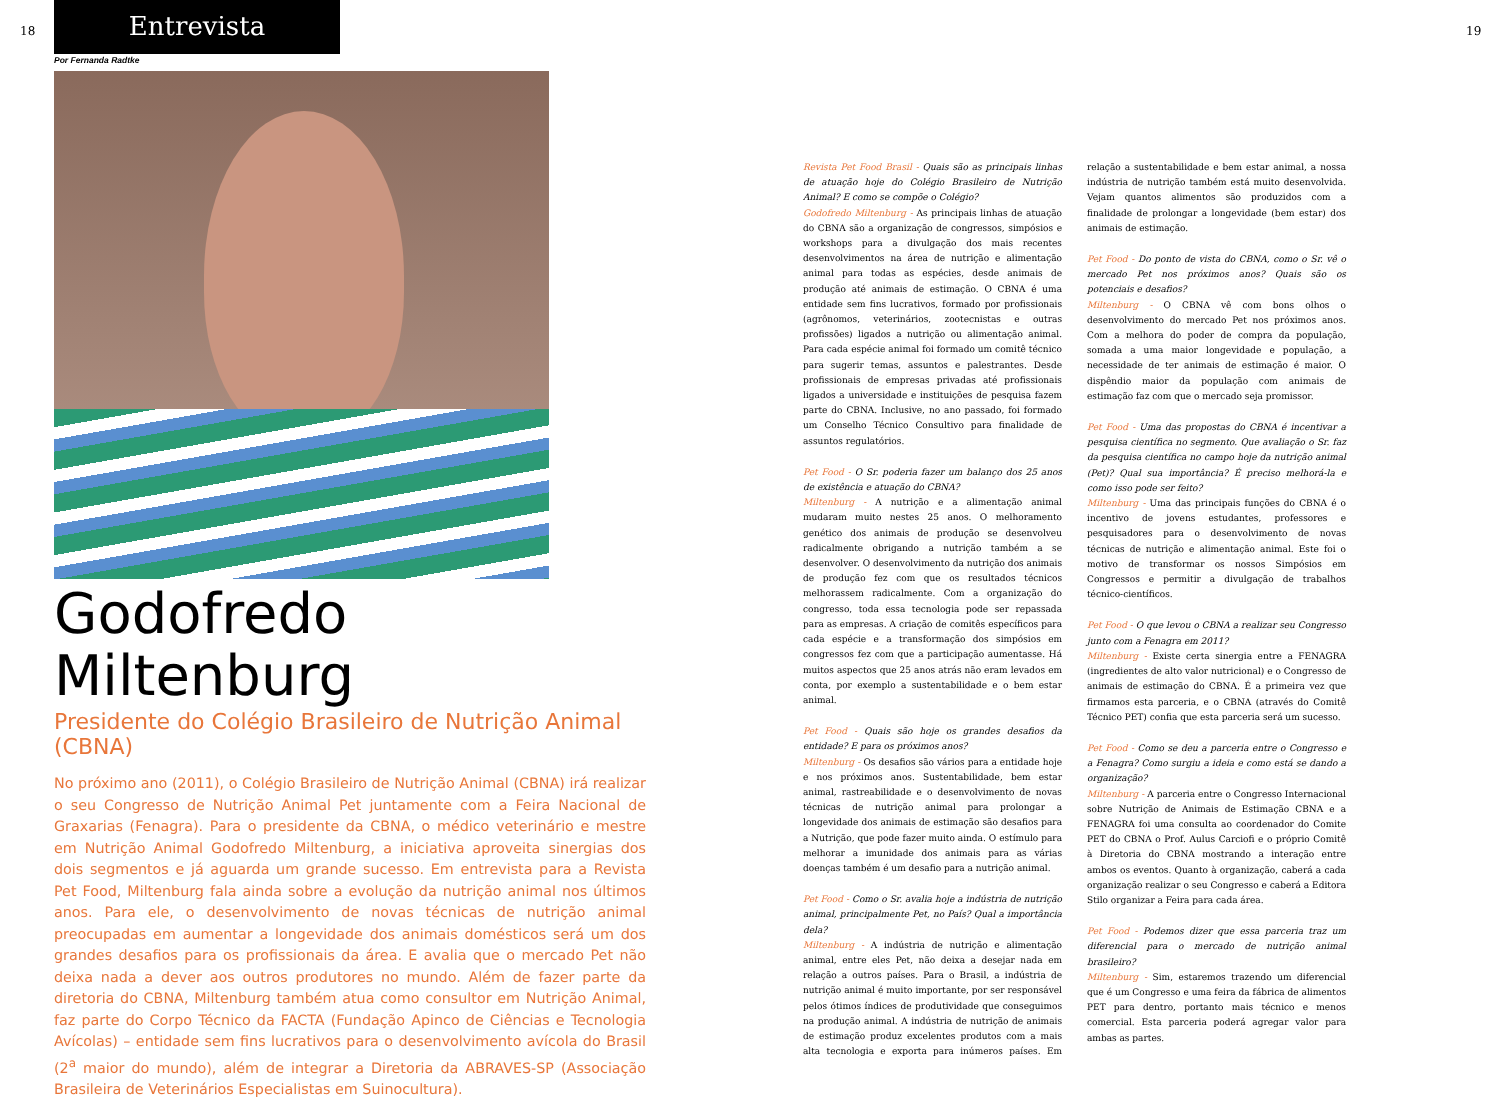18 19
Entrevista
Por Fernanda Radtke
Godofredo Miltenburg
Presidente do Colégio Brasileiro de Nutrição Animal (CBNA)
No próximo ano (2011), o Colégio Brasileiro de Nutrição Animal (CBNA) irá realizar o seu Congresso de Nutrição Animal Pet juntamente com a Feira Nacional de Graxarias (Fenagra). Para o presidente da CBNA, o médico veterinário e mestre em Nutrição Animal Godofredo Miltenburg, a iniciativa aproveita sinergias dos dois segmentos e já aguarda um grande sucesso. Em entrevista para a Revista Pet Food, Miltenburg fala ainda sobre a evolução da nutrição animal nos últimos anos. Para ele, o desenvolvimento de novas técnicas de nutrição animal preocupadas em aumentar a longevidade dos animais domésticos será um dos grandes desafios para os profissionais da área. E avalia que o mercado Pet não deixa nada a dever aos outros produtores no mundo. Além de fazer parte da diretoria do CBNA, Miltenburg também atua como consultor em Nutrição Animal, faz parte do Corpo Técnico da FACTA (Fundação Apinco de Ciências e Tecnologia Avícolas) – entidade sem fins lucrativos para o desenvolvimento avícola do Brasil (2<sup>a</sup> maior do mundo), além de integrar a Diretoria da ABRAVES-SP (Associação Brasileira de Veterinários Especialistas em Suinocultura).
Revista Pet Food Brasil - Quais são as principais linhas de atuação hoje do Colégio Brasileiro de Nutrição Animal? E como se compõe o Colégio?
Godofredo Miltenburg - As principais linhas de atuação do CBNA são a organização de congressos, simpósios e workshops para a divulgação dos mais recentes desenvolvimentos na área de nutrição e alimentação animal para todas as espécies, desde animais de produção até animais de estimação. O CBNA é uma entidade sem fins lucrativos, formado por profissionais (agrônomos, veterinários, zootecnistas e outras profissões) ligados a nutrição ou alimentação animal. Para cada espécie animal foi formado um comitê técnico para sugerir temas, assuntos e palestrantes. Desde profissionais de empresas privadas até profissionais ligados a universidade e instituições de pesquisa fazem parte do CBNA. Inclusive, no ano passado, foi formado um Conselho Técnico Consultivo para finalidade de assuntos regulatórios.
Pet Food - O Sr. poderia fazer um balanço dos 25 anos de existência e atuação do CBNA?
Miltenburg - A nutrição e a alimentação animal mudaram muito nestes 25 anos. O melhoramento genético dos animais de produção se desenvolveu radicalmente obrigando a nutrição também a se desenvolver. O desenvolvimento da nutrição dos animais de produção fez com que os resultados técnicos melhorassem radicalmente. Com a organização do congresso, toda essa tecnologia pode ser repassada para as empresas. A criação de comitês específicos para cada espécie e a transformação dos simpósios em congressos fez com que a participação aumentasse. Há muitos aspectos que 25 anos atrás não eram levados em conta, por exemplo a sustentabilidade e o bem estar animal.
Pet Food - Quais são hoje os grandes desafios da entidade? E para os próximos anos?
Miltenburg - Os desafios são vários para a entidade hoje e nos próximos anos. Sustentabilidade, bem estar animal, rastreabilidade e o desenvolvimento de novas técnicas de nutrição animal para prolongar a longevidade dos animais de estimação são desafios para a Nutrição, que pode fazer muito ainda. O estímulo para melhorar a imunidade dos animais para as várias doenças também é um desafio para a nutrição animal.
Pet Food - Como o Sr. avalia hoje a indústria de nutrição animal, principalmente Pet, no País? Qual a importância dela?
Miltenburg - A indústria de nutrição e alimentação animal, entre eles Pet, não deixa a desejar nada em relação a outros países. Para o Brasil, a indústria de nutrição animal é muito importante, por ser responsável pelos ótimos índices de produtividade que conseguimos na produção animal. A indústria de nutrição de animais de estimação produz excelentes produtos com a mais alta tecnologia e exporta para inúmeros países. Em relação a sustentabilidade e bem estar animal, a nossa indústria de nutrição também está muito desenvolvida. Vejam quantos alimentos são produzidos com a finalidade de prolongar a longevidade (bem estar) dos animais de estimação.
Pet Food - Do ponto de vista do CBNA, como o Sr. vê o mercado Pet nos próximos anos? Quais são os potenciais e desafios?
Miltenburg - O CBNA vê com bons olhos o desenvolvimento do mercado Pet nos próximos anos. Com a melhora do poder de compra da população, somada a uma maior longevidade e população, a necessidade de ter animais de estimação é maior. O dispêndio maior da população com animais de estimação faz com que o mercado seja promissor.
Pet Food - Uma das propostas do CBNA é incentivar a pesquisa científica no segmento. Que avaliação o Sr. faz da pesquisa científica no campo hoje da nutrição animal (Pet)? Qual sua importância? É preciso melhorá-la e como isso pode ser feito?
Miltenburg - Uma das principais funções do CBNA é o incentivo de jovens estudantes, professores e pesquisadores para o desenvolvimento de novas técnicas de nutrição e alimentação animal. Este foi o motivo de transformar os nossos Simpósios em Congressos e permitir a divulgação de trabalhos técnico-científicos.
Pet Food - O que levou o CBNA a realizar seu Congresso junto com a Fenagra em 2011?
Miltenburg - Existe certa sinergia entre a FENAGRA (ingredientes de alto valor nutricional) e o Congresso de animais de estimação do CBNA. É a primeira vez que firmamos esta parceria, e o CBNA (através do Comitê Técnico PET) confia que esta parceria será um sucesso.
Pet Food - Como se deu a parceria entre o Congresso e a Fenagra? Como surgiu a ideia e como está se dando a organização?
Miltenburg - A parceria entre o Congresso Internacional sobre Nutrição de Animais de Estimação CBNA e a FENAGRA foi uma consulta ao coordenador do Comite PET do CBNA o Prof. Aulus Carciofi e o próprio Comitê à Diretoria do CBNA mostrando a interação entre ambos os eventos. Quanto à organização, caberá a cada organização realizar o seu Congresso e caberá a Editora Stilo organizar a Feira para cada área.
Pet Food - Podemos dizer que essa parceria traz um diferencial para o mercado de nutrição animal brasileiro?
Miltenburg - Sim, estaremos trazendo um diferencial que é um Congresso e uma feira da fábrica de alimentos PET para dentro, portanto mais técnico e menos comercial. Esta parceria poderá agregar valor para ambas as partes.